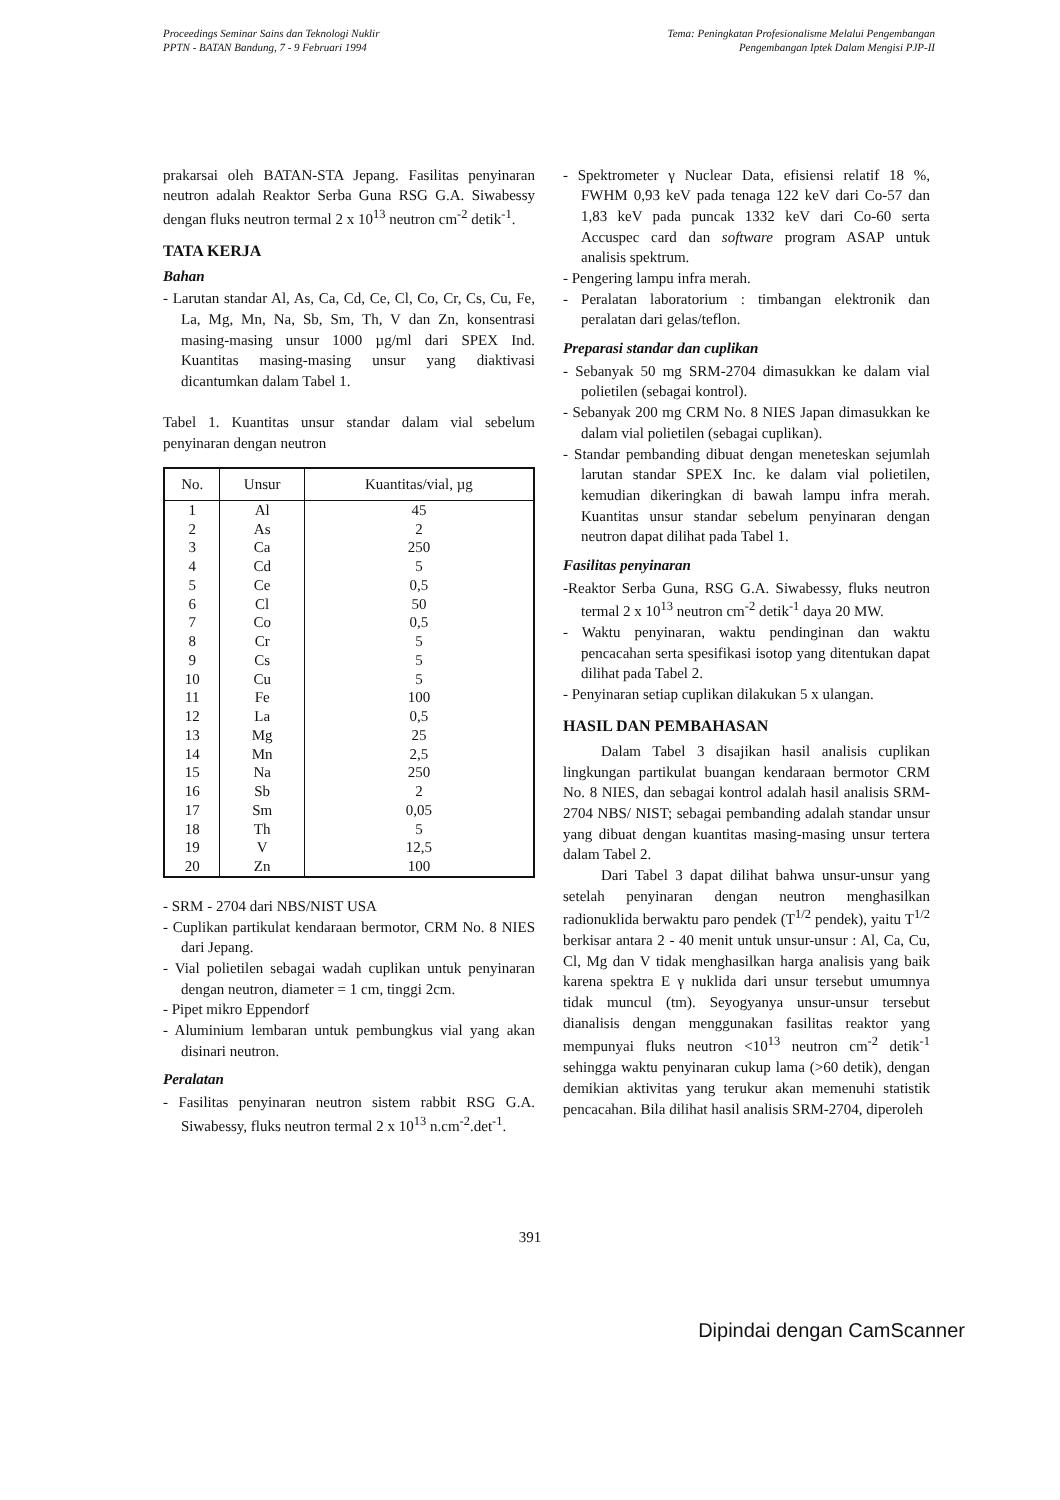Proceedings Seminar Sains dan Teknologi Nuklir
PPTN - BATAN Bandung, 7 - 9 Februari 1994
Tema: Peningkatan Profesionalisme Melalui Pengembangan
Pengembangan Iptek Dalam Mengisi PJP-II
prakarsai oleh BATAN-STA Jepang. Fasilitas penyinaran neutron adalah Reaktor Serba Guna RSG G.A. Siwabessy dengan fluks neutron termal 2 x 10<sup>13</sup> neutron cm<sup>-2</sup> detik<sup>-1</sup>.
TATA KERJA
Bahan
- Larutan standar Al, As, Ca, Cd, Ce, Cl, Co, Cr, Cs, Cu, Fe, La, Mg, Mn, Na, Sb, Sm, Th, V dan Zn, konsentrasi masing-masing unsur 1000 µg/ml dari SPEX Ind. Kuantitas masing-masing unsur yang diaktivasi dicantumkan dalam Tabel 1.
Tabel 1. Kuantitas unsur standar dalam vial sebelum penyinaran dengan neutron
| No. | Unsur | Kuantitas/vial, µg |
| --- | --- | --- |
| 1 | Al | 45 |
| 2 | As | 2 |
| 3 | Ca | 250 |
| 4 | Cd | 5 |
| 5 | Ce | 0,5 |
| 6 | Cl | 50 |
| 7 | Co | 0,5 |
| 8 | Cr | 5 |
| 9 | Cs | 5 |
| 10 | Cu | 5 |
| 11 | Fe | 100 |
| 12 | La | 0,5 |
| 13 | Mg | 25 |
| 14 | Mn | 2,5 |
| 15 | Na | 250 |
| 16 | Sb | 2 |
| 17 | Sm | 0,05 |
| 18 | Th | 5 |
| 19 | V | 12,5 |
| 20 | Zn | 100 |
- SRM - 2704 dari NBS/NIST USA
- Cuplikan partikulat kendaraan bermotor, CRM No. 8 NIES dari Jepang.
- Vial polietilen sebagai wadah cuplikan untuk penyinaran dengan neutron, diameter = 1 cm, tinggi 2cm.
- Pipet mikro Eppendorf
- Aluminium lembaran untuk pembungkus vial yang akan disinari neutron.
Peralatan
- Fasilitas penyinaran neutron sistem rabbit RSG G.A. Siwabessy, fluks neutron termal 2 x 10<sup>13</sup> n.cm<sup>-2</sup>.det<sup>-1</sup>.
- Spektrometer γ Nuclear Data, efisiensi relatif 18 %, FWHM 0,93 keV pada tenaga 122 keV dari Co-57 dan 1,83 keV pada puncak 1332 keV dari Co-60 serta Accuspec card dan software program ASAP untuk analisis spektrum.
- Pengering lampu infra merah.
- Peralatan laboratorium : timbangan elektronik dan peralatan dari gelas/teflon.
Preparasi standar dan cuplikan
- Sebanyak 50 mg SRM-2704 dimasukkan ke dalam vial polietilen (sebagai kontrol).
- Sebanyak 200 mg CRM No. 8 NIES Japan dimasukkan ke dalam vial polietilen (sebagai cuplikan).
- Standar pembanding dibuat dengan meneteskan sejumlah larutan standar SPEX Inc. ke dalam vial polietilen, kemudian dikeringkan di bawah lampu infra merah. Kuantitas unsur standar sebelum penyinaran dengan neutron dapat dilihat pada Tabel 1.
Fasilitas penyinaran
-Reaktor Serba Guna, RSG G.A. Siwabessy, fluks neutron termal 2 x 10<sup>13</sup> neutron cm<sup>-2</sup> detik<sup>-1</sup> daya 20 MW.
- Waktu penyinaran, waktu pendinginan dan waktu pencacahan serta spesifikasi isotop yang ditentukan dapat dilihat pada Tabel 2.
- Penyinaran setiap cuplikan dilakukan 5 x ulangan.
HASIL DAN PEMBAHASAN
Dalam Tabel 3 disajikan hasil analisis cuplikan lingkungan partikulat buangan kendaraan bermotor CRM No. 8 NIES, dan sebagai kontrol adalah hasil analisis SRM-2704 NBS/ NIST; sebagai pembanding adalah standar unsur yang dibuat dengan kuantitas masing-masing unsur tertera dalam Tabel 2.
Dari Tabel 3 dapat dilihat bahwa unsur-unsur yang setelah penyinaran dengan neutron menghasilkan radionuklida berwaktu paro pendek (T<sup>1/2</sup> pendek), yaitu T<sup>1/2</sup> berkisar antara 2 - 40 menit untuk unsur-unsur : Al, Ca, Cu, Cl, Mg dan V tidak menghasilkan harga analisis yang baik karena spektra E γ nuklida dari unsur tersebut umumnya tidak muncul (tm). Seyogyanya unsur-unsur tersebut dianalisis dengan menggunakan fasilitas reaktor yang mempunyai fluks neutron <10<sup>13</sup> neutron cm<sup>-2</sup> detik<sup>-1</sup> sehingga waktu penyinaran cukup lama (>60 detik), dengan demikian aktivitas yang terukur akan memenuhi statistik pencacahan. Bila dilihat hasil analisis SRM-2704, diperoleh
391
Dipindai dengan CamScanner